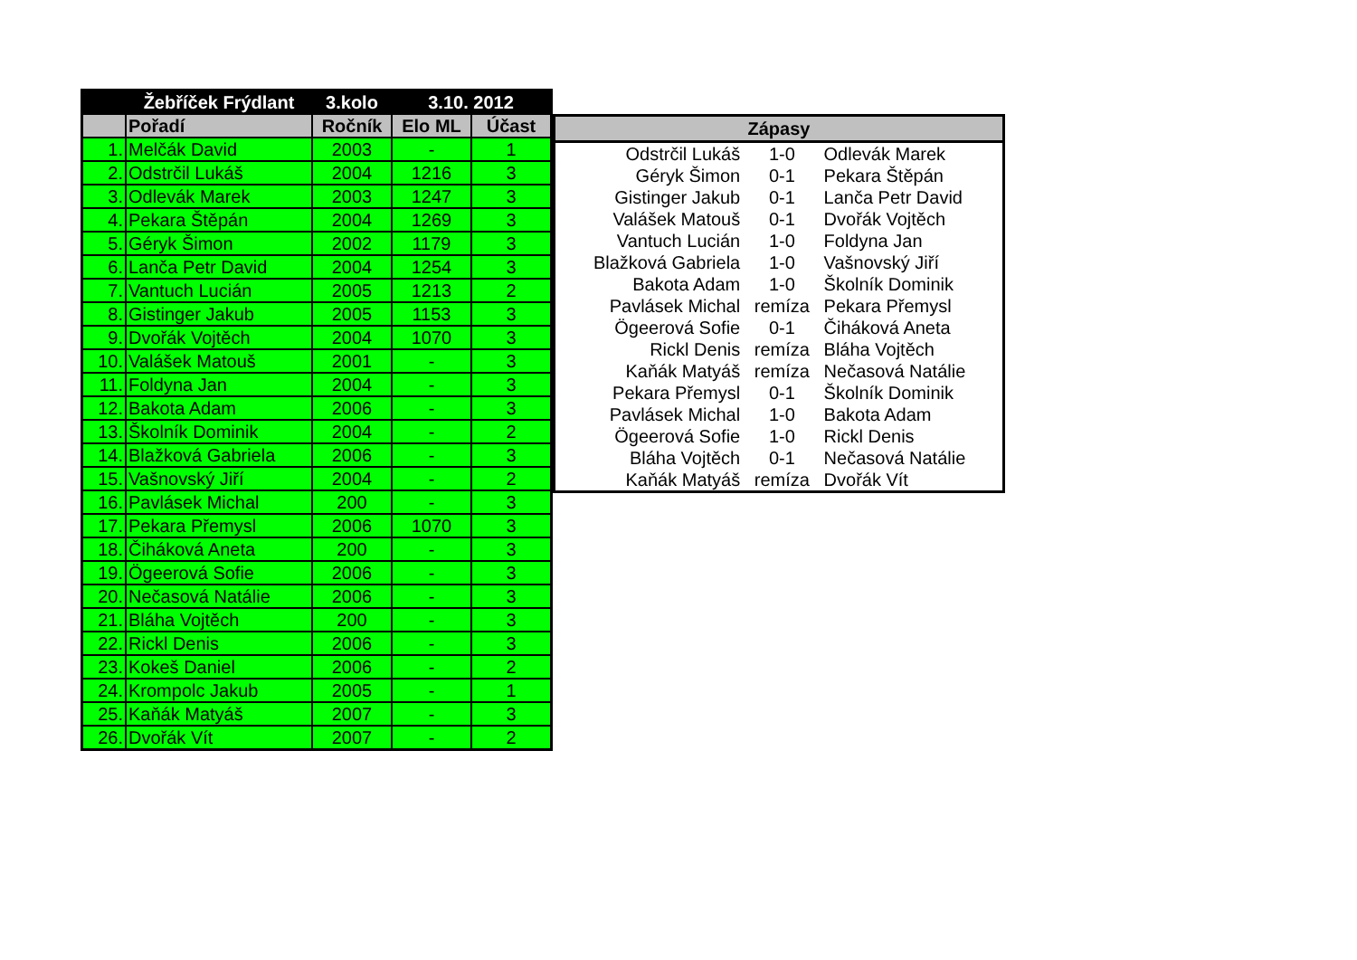| | Žebříček Frýdlant | 3.kolo | 3.10. 2012 | |
| --- | --- | --- | --- | --- |
| | Pořadí | Ročník | Elo ML | Účast |
| 1. | Melčák David | 2003 | - | 1 |
| 2. | Odstrčil Lukáš | 2004 | 1216 | 3 |
| 3. | Odlevák Marek | 2003 | 1247 | 3 |
| 4. | Pekara Štěpán | 2004 | 1269 | 3 |
| 5. | Géryk Šimon | 2002 | 1179 | 3 |
| 6. | Lanča Petr David | 2004 | 1254 | 3 |
| 7. | Vantuch Lucián | 2005 | 1213 | 2 |
| 8. | Gistinger Jakub | 2005 | 1153 | 3 |
| 9. | Dvořák Vojtěch | 2004 | 1070 | 3 |
| 10. | Valášek Matouš | 2001 | - | 3 |
| 11. | Foldyna Jan | 2004 | - | 3 |
| 12. | Bakota Adam | 2006 | - | 3 |
| 13. | Školník Dominik | 2004 | - | 2 |
| 14. | Blažková Gabriela | 2006 | - | 3 |
| 15. | Vašnovský Jiří | 2004 | - | 2 |
| 16. | Pavlásek Michal | 200 | - | 3 |
| 17. | Pekara Přemysl | 2006 | 1070 | 3 |
| 18. | Čiháková Aneta | 200 | - | 3 |
| 19. | Ögeerová Sofie | 2006 | - | 3 |
| 20. | Nečasová Natálie | 2006 | - | 3 |
| 21. | Bláha Vojtěch | 200 | - | 3 |
| 22. | Rickl Denis | 2006 | - | 3 |
| 23. | Kokeš Daniel | 2006 | - | 2 |
| 24. | Krompolc Jakub | 2005 | - | 1 |
| 25. | Kaňák Matyáš | 2007 | - | 3 |
| 26. | Dvořák Vít | 2007 | - | 2 |
| Zápasy | | |
| --- | --- | --- |
| Odstrčil Lukáš | 1-0 | Odlevák Marek |
| Géryk Šimon | 0-1 | Pekara Štěpán |
| Gistinger Jakub | 0-1 | Lanča Petr David |
| Valášek Matouš | 0-1 | Dvořák Vojtěch |
| Vantuch Lucián | 1-0 | Foldyna Jan |
| Blažková Gabriela | 1-0 | Vašnovský Jiří |
| Bakota Adam | 1-0 | Školník Dominik |
| Pavlásek Michal | remíza | Pekara Přemysl |
| Ögeerová Sofie | 0-1 | Čiháková Aneta |
| Rickl Denis | remíza | Bláha Vojtěch |
| Kaňák Matyáš | remíza | Nečasová Natálie |
| Pekara Přemysl | 0-1 | Školník Dominik |
| Pavlásek Michal | 1-0 | Bakota Adam |
| Ögeerová Sofie | 1-0 | Rickl Denis |
| Bláha Vojtěch | 0-1 | Nečasová Natálie |
| Kaňák Matyáš | remíza | Dvořák Vít |